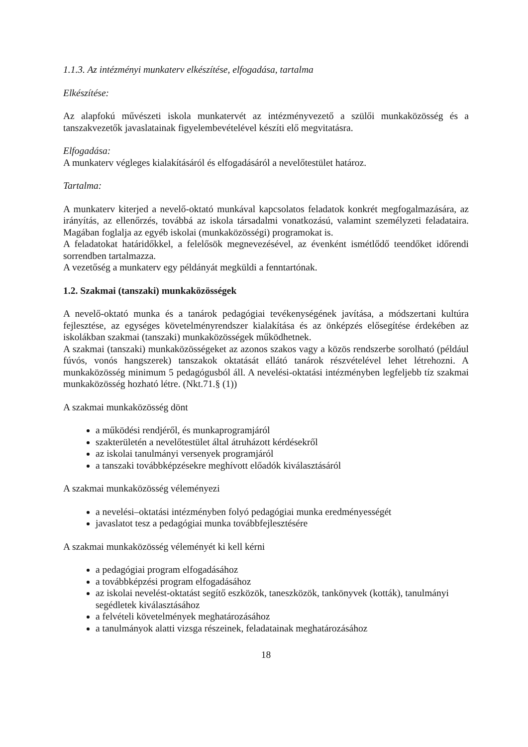1.1.3. Az intézményi munkaterv elkészítése, elfogadása, tartalma
Elkészítése:
Az alapfokú művészeti iskola munkatervét az intézményvezető a szülői munkaközösség és a tanszakvezetők javaslatainak figyelembevételével készíti elő megvitatásra.
Elfogadása:
A munkaterv végleges kialakításáról és elfogadásáról a nevelőtestület határoz.
Tartalma:
A munkaterv kiterjed a nevelő-oktató munkával kapcsolatos feladatok konkrét megfogalmazására, az irányítás, az ellenőrzés, továbbá az iskola társadalmi vonatkozású, valamint személyzeti feladataira. Magában foglalja az egyéb iskolai (munkaközösségi) programokat is.
A feladatokat határidőkkel, a felelősök megnevezésével, az évenként ismétlődő teendőket időrendi sorrendben tartalmazza.
A vezetőség a munkaterv egy példányát megküldi a fenntartónak.
1.2. Szakmai (tanszaki) munkaközösségek
A nevelő-oktató munka és a tanárok pedagógiai tevékenységének javítása, a módszertani kultúra fejlesztése, az egységes követelményrendszer kialakítása és az önképzés elősegítése érdekében az iskolákban szakmai (tanszaki) munkaközösségek működhetnek.
A szakmai (tanszaki) munkaközösségeket az azonos szakos vagy a közös rendszerbe sorolható (például fúvós, vonós hangszerek) tanszakok oktatását ellátó tanárok részvételével lehet létrehozni. A munkaközösség minimum 5 pedagógusból áll. A nevelési-oktatási intézményben legfeljebb tíz szakmai munkaközösség hozható létre. (Nkt.71.§ (1))
A szakmai munkaközösség dönt
a működési rendjéről, és munkaprogramjáról
szakterületén a nevelőtestület által átruházott kérdésekről
az iskolai tanulmányi versenyek programjáról
a tanszaki továbbképzésekre meghívott előadók kiválasztásáról
A szakmai munkaközösség véleményezi
a nevelési–oktatási intézményben folyó pedagógiai munka eredményességét
javaslatot tesz a pedagógiai munka továbbfejlesztésére
A szakmai munkaközösség véleményét ki kell kérni
a pedagógiai program elfogadásához
a továbbképzési program elfogadásához
az iskolai nevelést-oktatást segítő eszközök, taneszközök, tankönyvek (kották), tanulmányi segédletek kiválasztásához
a felvételi követelmények meghatározásához
a tanulmányok alatti vizsga részeinek, feladatainak meghatározásához
18